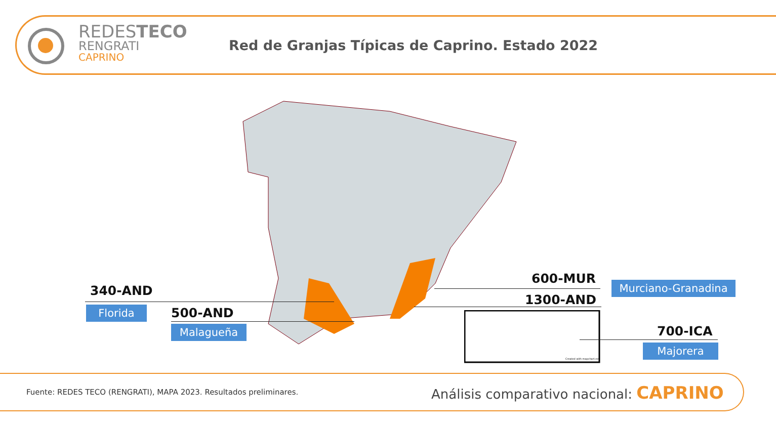REDESTECO
RENGRATI
CAPRINO
Red de Granjas Típicas de Caprino. Estado 2022
Created with mapchart.net
340-AND
Florida 500-AND
Malagueña
600-MUR Murciano-Granadina
1300-AND
700-ICA
Majorera
Fuente: REDES TECO (RENGRATI), MAPA 2023. Resultados preliminares.
Análisis comparativo nacional: CAPRINO